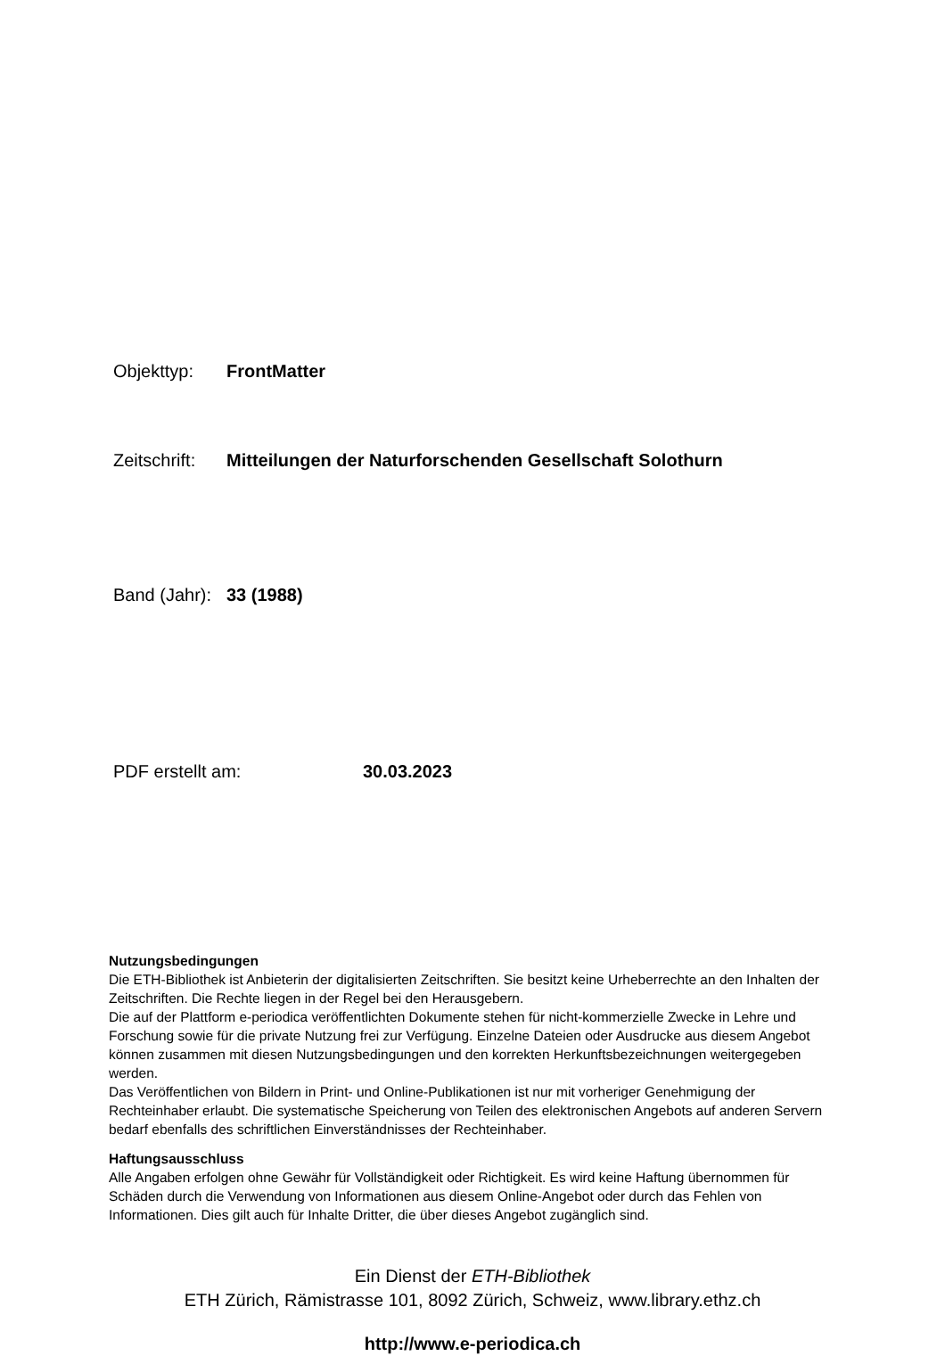Objekttyp: FrontMatter
Zeitschrift: Mitteilungen der Naturforschenden Gesellschaft Solothurn
Band (Jahr): 33 (1988)
PDF erstellt am: 30.03.2023
Nutzungsbedingungen
Die ETH-Bibliothek ist Anbieterin der digitalisierten Zeitschriften. Sie besitzt keine Urheberrechte an den Inhalten der Zeitschriften. Die Rechte liegen in der Regel bei den Herausgebern.
Die auf der Plattform e-periodica veröffentlichten Dokumente stehen für nicht-kommerzielle Zwecke in Lehre und Forschung sowie für die private Nutzung frei zur Verfügung. Einzelne Dateien oder Ausdrucke aus diesem Angebot können zusammen mit diesen Nutzungsbedingungen und den korrekten Herkunftsbezeichnungen weitergegeben werden.
Das Veröffentlichen von Bildern in Print- und Online-Publikationen ist nur mit vorheriger Genehmigung der Rechteinhaber erlaubt. Die systematische Speicherung von Teilen des elektronischen Angebots auf anderen Servern bedarf ebenfalls des schriftlichen Einverständnisses der Rechteinhaber.
Haftungsausschluss
Alle Angaben erfolgen ohne Gewähr für Vollständigkeit oder Richtigkeit. Es wird keine Haftung übernommen für Schäden durch die Verwendung von Informationen aus diesem Online-Angebot oder durch das Fehlen von Informationen. Dies gilt auch für Inhalte Dritter, die über dieses Angebot zugänglich sind.
Ein Dienst der ETH-Bibliothek
ETH Zürich, Rämistrasse 101, 8092 Zürich, Schweiz, www.library.ethz.ch
http://www.e-periodica.ch